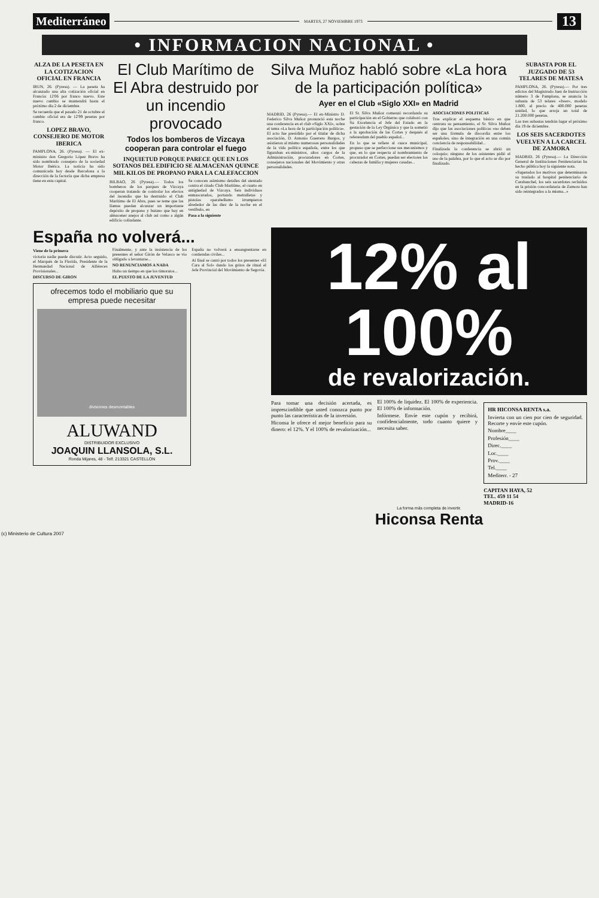Mediterráneo MARTES, 27 NOVIEMBRE 1973 13
• INFORMACION NACIONAL •
ALZA DE LA PESETA EN LA COTIZACION OFICIAL EN FRANCIA
IRUN, 26. (Pyresa). — La peseta ha alcanzado una alta cotización oficial en Francia: 12'06 por franco nuevo. Este nuevo cambio se mantendrá hasta el próximo día 2 de diciembre.
Se recuerda que el pasado 21 de octubre el cambio oficial era de 12'99 pesetas por franco.
LOPEZ BRAVO, CONSEJERO DE MOTOR IBERICA
PAMPLONA, 26. (Pyresa). — El ex-ministro don Gregorio López Bravo ha sido nombrado consejero de la sociedad Motor Ibérica. La noticia ha sido comunicada hoy desde Barcelona a la dirección de la factoría que dicha empresa tiene en esta capital.
El Club Marítimo de El Abra destruido por un incendio provocado
Todos los bomberos de Vizcaya cooperan para controlar el fuego
INQUIETUD PORQUE PARECE QUE EN LOS SOTANOS DEL EDIFICIO SE ALMACENAN QUINCE MIL KILOS DE PROPANO PARA LA CALEFACCION
BILBAO, 26 (Pyresa).— Todos los bomberos de los parques de Vizcaya cooperan tratando de controlar los efectos del incendio que ha destruido el Club Marítimo de El Abra, pues se teme que las llamas puedan alcanzar un importante depósito de propano y butano que hay en almacener anejos al club así como a algún edificio colindante.
Se conocen asimismo detalles del atentado contra el citado Club Marítimo, el cuarto en antigüedad de Vizcaya. Seis individuos enmascarados, portando metralletas y pistolas «parabellum» irrumpieron alrededor de las diez de la noche en el vestíbulo, en
Pasa a la siguiente
Silva Muñoz habló sobre «La hora de la participación política»
Ayer en el Club «Siglo XXI» en Madrid
MADRID, 26 (Pyresa).— El ex-Ministro D. Federico Silva Muñoz pronunció esta noche una conferencia en el club «Siglo XXI», sobre el tema «La hora de la participación política». El acto fue presidido por el titular de dicha asociación, D. Antonio Guerrero Burgos, y asistieron al mismo numerosas personalidades de la vida política española, entre los que figuraban ex-ministros, altos cargos de la Administración, procuradores en Cortes, consejeros nacionales del Movimiento y otras personalidades.
El Sr. Silva Muñoz comenzó recordando su participación en el Gobierno que colaboró con Su Excelencia el Jefe del Estado en la gestación de la Ley Orgánica y que la sometió a la aprobación de las Cortes y después al referendum del pueblo español...
En lo que se refiere al cauce municipal, propuso que se perfeccione sus mecanismos y que, en lo que respecta al nombramiento de procurador en Cortes, puedan ser electores los cabezas de familia y mujeres casadas...
ASOCIACIONES POLITICAS
Tras explicar el esquema básico en que centrara su pensamiento, el Sr. Silva Muñoz dijo que las asociaciones políticas «no deben ser una fórmula de discordia entre los españoles, sino de integración en una común conciencia de responsabilidad...
Finalizada la conferencia se abrió un coloquio; ninguno de los asistentes pidió el uso de la palabra, por lo que el acto se dio por finalizado.
SUBASTA POR EL JUZGADO DE 53 TELARES DE MATESA
PAMPLONA, 26. (Pyresa).— Por tres edictos del Magistrado Juez de Instrucción número 3 de Pamplona, se anuncia la subasta de 53 telares «Iwer», modelo 1.800, al precio de 400.000 pesetas unidad, lo que arroja un total de 21.200.000 pesetas.
Las tres subastas tendrán lugar el próximo día 19 de diciembre.
LOS SEIS SACERDOTES VUELVEN A LA CARCEL DE ZAMORA
MADRID, 26 (Pyresa).— La Dirección General de Instituciones Penitenciarias ha hecho pública hoy la siguiente nota.
«Superados los motivos que determinaron su traslado al hospital penitenciario de Carabanchel, los seis sacerdotes recluidos en la prisión concordataria de Zamora han sido reintegrados a la misma...»
España no volverá...
Viene de la primera
victoria nadie puede discutir. Acto seguido, el Marqués de la Florida, Presidente de la Hermandad Nacional de Alféreces Provisionales...
DISCURSO DE GIRON
Finalmente, y ante la insistencia de los presentes el señor Girón de Velasco se vio obligado a levantarse...
NO RENUNCIAMOS A NADA
Hubo un tiempo en que los timoratos...
EL PUESTO DE LA JUVENTUD
España no volverá a ensangrentarse en contiendas civiles...
Al final se cantó por todos los presentes «El Cara al Sol» dando los gritos de ritual el Jefe Provincial del Movimiento de Segovia.
ofrecemos todo el mobiliario que su empresa puede necesitar
divisiones desmontables
ALUWAND
DISTRIBUIDOR EXCLUSIVO
JOAQUIN LLANSOLA, S.L.
Ronda Mijares, 48 - Telf. 213321 CASTELLON
12% al
100%
de revalorización.
Para tomar una decisión acertada, es imprescindible que usted conozca punto por punto las características de la inversión.
Hiconsa le ofrece el mejor beneficio para su dinero: el 12%. Y el 100% de revalorización...
El 100% de liquidez. El 100% de experiencia. El 100% de información.
Infórmese. Envíe este cupón y recibirá, confidencialmente, todo cuanto quiere y necesita saber.
HR HICONSA RENTA s.a.
Invierta con un cien por cien de seguridad. Recorte y envíe este cupón.
Nombre____
Profesión____
Direc.____
Loc.____
Prov.____
Tel.____
Mediterr. - 27
CAPITAN HAYA, 52
TEL. 459 11 54
MADRID-16
La forma más completa de invertir.
Hiconsa Renta
(c) Ministerio de Cultura 2007